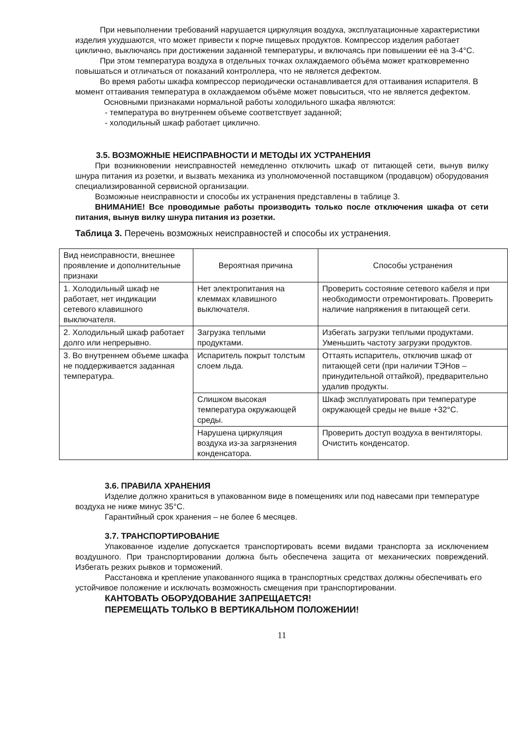При невыполнении требований нарушается циркуляция воздуха, эксплуатационные характеристики изделия ухудшаются, что может привести к порче пищевых продуктов. Компрессор изделия работает циклично, выключаясь при достижении заданной температуры, и включаясь при повышении её на 3-4°С.
При этом температура воздуха в отдельных точках охлаждаемого объёма может кратковременно повышаться и отличаться от показаний контроллера, что не является дефектом.
Во время работы шкафа компрессор периодически останавливается для оттаивания испарителя. В момент оттаивания температура в охлаждаемом объёме может повыситься, что не является дефектом.
Основными признаками нормальной работы холодильного шкафа являются:
- температура во внутреннем объеме соответствует заданной;
- холодильный шкаф работает циклично.
3.5. ВОЗМОЖНЫЕ НЕИСПРАВНОСТИ И МЕТОДЫ ИХ УСТРАНЕНИЯ
При возникновении неисправностей немедленно отключить шкаф от питающей сети, вынув вилку шнура питания из розетки, и вызвать механика из уполномоченной поставщиком (продавцом) оборудования специализированной сервисной организации.
Возможные неисправности и способы их устранения представлены в таблице 3.
ВНИМАНИЕ! Все проводимые работы производить только после отключения шкафа от сети питания, вынув вилку шнура питания из розетки.
Таблица 3. Перечень возможных неисправностей и способы их устранения.
| Вид неисправности, внешнее проявление и дополнительные признаки | Вероятная причина | Способы устранения |
| --- | --- | --- |
| 1. Холодильный шкаф не работает, нет индикации сетевого клавишного выключателя. | Нет электропитания на клеммах клавишного выключателя. | Проверить состояние сетевого кабеля и при необходимости отремонтировать. Проверить наличие напряжения в питающей сети. |
| 2. Холодильный шкаф работает долго или непрерывно. | Загрузка теплыми продуктами. | Избегать загрузки теплыми продуктами. Уменьшить частоту загрузки продуктов. |
| 3. Во внутреннем объеме шкафа не поддерживается заданная температура. | Испаритель покрыт толстым слоем льда. | Оттаять испаритель, отключив шкаф от питающей сети (при наличии ТЭНов – принудительной оттайкой), предварительно удалив продукты. |
| | Слишком высокая температура окружающей среды. | Шкаф эксплуатировать при температуре окружающей среды не выше +32°С. |
| | Нарушена циркуляция воздуха из-за загрязнения конденсатора. | Проверить доступ воздуха в вентиляторы. Очистить конденсатор. |
3.6. ПРАВИЛА ХРАНЕНИЯ
Изделие должно храниться в упакованном виде в помещениях или под навесами при температуре воздуха не ниже минус 35°С.
Гарантийный срок хранения – не более 6 месяцев.
3.7. ТРАНСПОРТИРОВАНИЕ
Упакованное изделие допускается транспортировать всеми видами транспорта за исключением воздушного. При транспортировании должна быть обеспечена защита от механических повреждений. Избегать резких рывков и торможений.
Расстановка и крепление упакованного ящика в транспортных средствах должны обеспечивать его устойчивое положение и исключать возможность смещения при транспортировании.
КАНТОВАТЬ ОБОРУДОВАНИЕ ЗАПРЕЩАЕТСЯ!
ПЕРЕМЕЩАТЬ ТОЛЬКО В ВЕРТИКАЛЬНОМ ПОЛОЖЕНИИ!
11